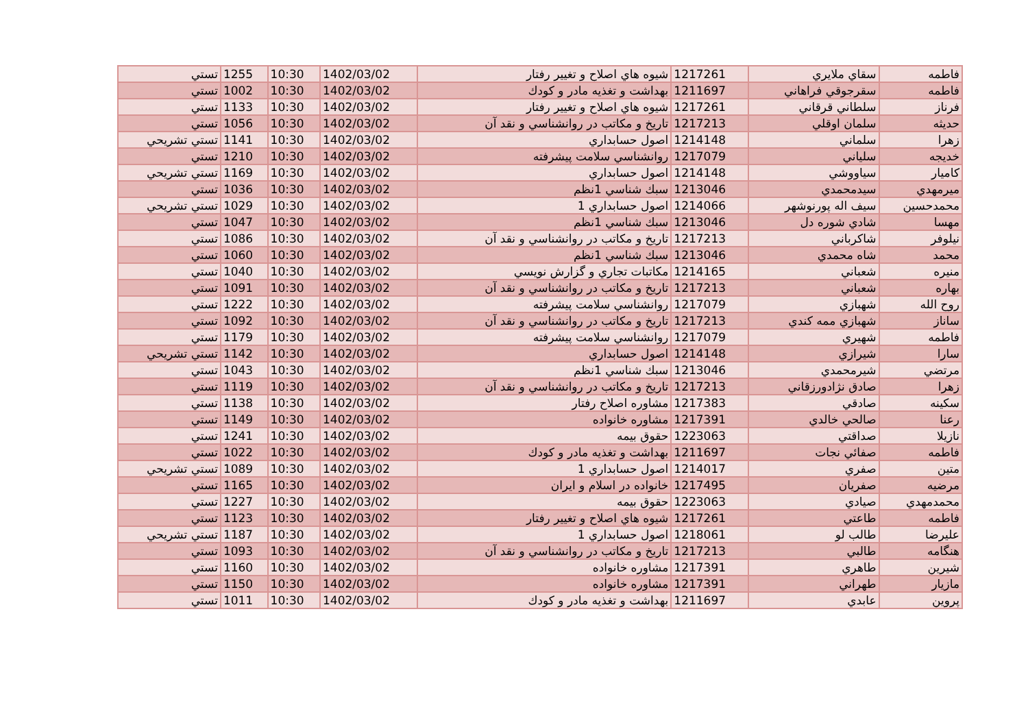| فاطمه | سقاي ملايري | 1217261 | شيوه هاي اصلاح و تغيير رفتار | 1402/03/02 | 10:30 | 1255 | تستي |
| فاطمه | سقرجوقي فراهاني | 1211697 | بهداشت و تغذيه مادر و كودك | 1402/03/02 | 10:30 | 1002 | تستي |
| فرناز | سلطاني قرقاني | 1217261 | شيوه هاي اصلاح و تغيير رفتار | 1402/03/02 | 10:30 | 1133 | تستي |
| حديثه | سلمان اوقلي | 1217213 | تاريخ و مكاتب در روانشناسي و نقد آن | 1402/03/02 | 10:30 | 1056 | تستي |
| زهرا | سلماني | 1214148 | اصول حسابداري | 1402/03/02 | 10:30 | 1141 | تستي تشريحي |
| خديجه | سلياني | 1217079 | روانشناسي سلامت پيشرفته | 1402/03/02 | 10:30 | 1210 | تستي |
| كاميار | سياووشي | 1214148 | اصول حسابداري | 1402/03/02 | 10:30 | 1169 | تستي تشريحي |
| ميرمهدي | سيدمحمدي | 1213046 | سبك شناسي 1نظم | 1402/03/02 | 10:30 | 1036 | تستي |
| محمدحسين | سيف اله پورنوشهر | 1214066 | اصول حسابداري 1 | 1402/03/02 | 10:30 | 1029 | تستي تشريحي |
| مهسا | شادي شوره دل | 1213046 | سبك شناسي 1نظم | 1402/03/02 | 10:30 | 1047 | تستي |
| نيلوفر | شاكرباني | 1217213 | تاريخ و مكاتب در روانشناسي و نقد آن | 1402/03/02 | 10:30 | 1086 | تستي |
| محمد | شاه محمدي | 1213046 | سبك شناسي 1نظم | 1402/03/02 | 10:30 | 1060 | تستي |
| منيره | شعباني | 1214165 | مكاتبات تجاري و گزارش نويسي | 1402/03/02 | 10:30 | 1040 | تستي |
| بهاره | شعباني | 1217213 | تاريخ و مكاتب در روانشناسي و نقد آن | 1402/03/02 | 10:30 | 1091 | تستي |
| روح الله | شهبازي | 1217079 | روانشناسي سلامت پيشرفته | 1402/03/02 | 10:30 | 1222 | تستي |
| ساناز | شهبازي ممه كندي | 1217213 | تاريخ و مكاتب در روانشناسي و نقد آن | 1402/03/02 | 10:30 | 1092 | تستي |
| فاطمه | شهيري | 1217079 | روانشناسي سلامت پيشرفته | 1402/03/02 | 10:30 | 1179 | تستي |
| سارا | شيرازي | 1214148 | اصول حسابداري | 1402/03/02 | 10:30 | 1142 | تستي تشريحي |
| مرتضي | شيرمحمدي | 1213046 | سبك شناسي 1نظم | 1402/03/02 | 10:30 | 1043 | تستي |
| زهرا | صادق نژادورزقاني | 1217213 | تاريخ و مكاتب در روانشناسي و نقد آن | 1402/03/02 | 10:30 | 1119 | تستي |
| سكينه | صادقي | 1217383 | مشاوره اصلاح رفتار | 1402/03/02 | 10:30 | 1138 | تستي |
| رعنا | صالحي خالدي | 1217391 | مشاوره خانواده | 1402/03/02 | 10:30 | 1149 | تستي |
| نازيلا | صداقتي | 1223063 | حقوق بيمه | 1402/03/02 | 10:30 | 1241 | تستي |
| فاطمه | صفائي نجات | 1211697 | بهداشت و تغذيه مادر و كودك | 1402/03/02 | 10:30 | 1022 | تستي |
| متين | صفري | 1214017 | اصول حسابداري 1 | 1402/03/02 | 10:30 | 1089 | تستي تشريحي |
| مرضيه | صفريان | 1217495 | خانواده در اسلام و ايران | 1402/03/02 | 10:30 | 1165 | تستي |
| محمدمهدي | صيادي | 1223063 | حقوق بيمه | 1402/03/02 | 10:30 | 1227 | تستي |
| فاطمه | طاعتي | 1217261 | شيوه هاي اصلاح و تغيير رفتار | 1402/03/02 | 10:30 | 1123 | تستي |
| عليرضا | طالب لو | 1218061 | اصول حسابداري 1 | 1402/03/02 | 10:30 | 1187 | تستي تشريحي |
| هنگامه | طالبي | 1217213 | تاريخ و مكاتب در روانشناسي و نقد آن | 1402/03/02 | 10:30 | 1093 | تستي |
| شيرين | طاهري | 1217391 | مشاوره خانواده | 1402/03/02 | 10:30 | 1160 | تستي |
| مازيار | طهراني | 1217391 | مشاوره خانواده | 1402/03/02 | 10:30 | 1150 | تستي |
| پروين | عابدي | 1211697 | بهداشت و تغذيه مادر و كودك | 1402/03/02 | 10:30 | 1011 | تستي |